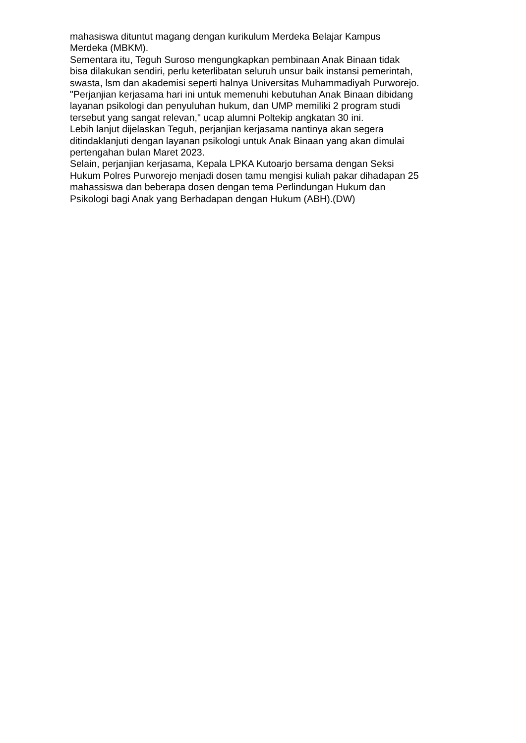mahasiswa dituntut magang dengan kurikulum Merdeka Belajar Kampus
Merdeka (MBKM).
Sementara itu, Teguh Suroso mengungkapkan pembinaan Anak Binaan tidak
bisa dilakukan sendiri, perlu keterlibatan seluruh unsur baik instansi pemerintah,
swasta, lsm dan akademisi seperti halnya Universitas Muhammadiyah Purworejo.
"Perjanjian kerjasama hari ini untuk memenuhi kebutuhan Anak Binaan dibidang
layanan psikologi dan penyuluhan hukum, dan UMP memiliki 2 program studi
tersebut yang sangat relevan," ucap alumni Poltekip angkatan 30 ini.
Lebih lanjut dijelaskan Teguh, perjanjian kerjasama nantinya akan segera
ditindaklanjuti dengan layanan psikologi untuk Anak Binaan yang akan dimulai
pertengahan bulan Maret 2023.
Selain, perjanjian kerjasama, Kepala LPKA Kutoarjo bersama dengan Seksi
Hukum Polres Purworejo menjadi dosen tamu mengisi kuliah pakar dihadapan 25
mahassiswa dan beberapa dosen dengan tema Perlindungan Hukum dan
Psikologi bagi Anak yang Berhadapan dengan Hukum (ABH).(DW)